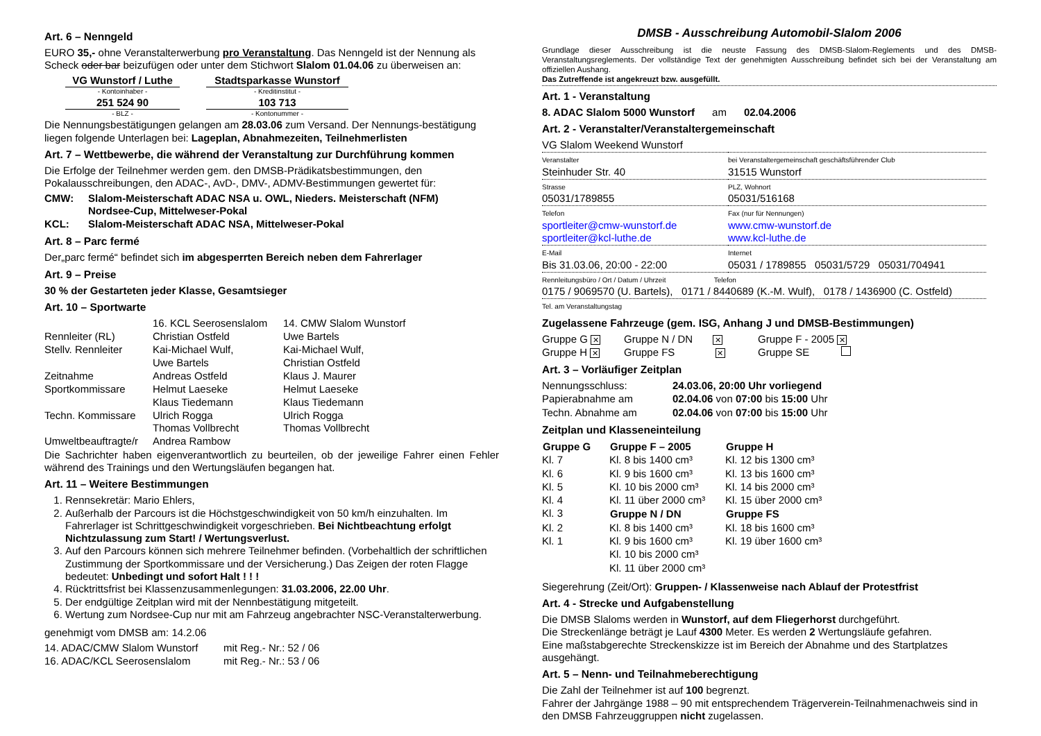Art. 6 – Nenngeld
EURO 35,- ohne Veranstalterwerbung pro Veranstaltung. Das Nenngeld ist der Nennung als Scheck oder bar beizufügen oder unter dem Stichwort Slalom 01.04.06 zu überweisen an:
| VG Wunstorf / Luthe - Kontoinhaber - | Stadtsparkasse Wunstorf - Kreditinstitut - |
| 251 524 90 - BLZ - | 103 713 - Kontonummer - |
Die Nennungsbestätigungen gelangen am 28.03.06 zum Versand. Der Nennungs-bestätigung liegen folgende Unterlagen bei: Lageplan, Abnahmezeiten, Teilnehmerlisten
Art. 7 – Wettbewerbe, die während der Veranstaltung zur Durchführung kommen
Die Erfolge der Teilnehmer werden gem. den DMSB-Prädikatsbestimmungen, den Pokalausschreibungen, den ADAC-, AvD-, DMV-, ADMV-Bestimmungen gewertet für:
| CMW: | Slalom-Meisterschaft ADAC NSA u. OWL, Nieders. Meisterschaft (NFM) Nordsee-Cup, Mittelweser-Pokal |
| KCL: | Slalom-Meisterschaft ADAC NSA, Mittelweser-Pokal |
Art. 8 – Parc fermé
Der„parc fermé“ befindet sich im abgesperrten Bereich neben dem Fahrerlager
Art. 9 – Preise
30 % der Gestarteten jeder Klasse, Gesamtsieger
Art. 10 – Sportwarte
| | 16. KCL Seerosenslalom | 14. CMW Slalom Wunstorf |
| Rennleiter (RL) | Christian Ostfeld | Uwe Bartels |
| Stellv. Rennleiter | Kai-Michael Wulf, Uwe Bartels | Kai-Michael Wulf, Christian Ostfeld |
| Zeitnahme | Andreas Ostfeld | Klaus J. Maurer |
| Sportkommissare | Helmut Laeseke Klaus Tiedemann | Helmut Laeseke Klaus Tiedemann |
| Techn. Kommissare | Ulrich Rogga Thomas Vollbrecht | Ulrich Rogga Thomas Vollbrecht |
| Umweltbeauftragte/r | Andrea Rambow | |
Die Sachrichter haben eigenverantwortlich zu beurteilen, ob der jeweilige Fahrer einen Fehler während des Trainings und den Wertungsläufen begangen hat.
Art. 11 – Weitere Bestimmungen
1. Rennsekretär: Mario Ehlers,
2. Außerhalb der Parcours ist die Höchstgeschwindigkeit von 50 km/h einzuhalten. Im Fahrerlager ist Schrittgeschwindigkeit vorgeschrieben. Bei Nichtbeachtung erfolgt Nichtzulassung zum Start! / Wertungsverlust.
3. Auf den Parcours können sich mehrere Teilnehmer befinden. (Vorbehaltlich der schriftlichen Zustimmung der Sportkommissare und der Versicherung.) Das Zeigen der roten Flagge bedeutet: Unbedingt und sofort Halt ! ! !
4. Rücktrittsfrist bei Klassenzusammenlegungen: 31.03.2006, 22.00 Uhr.
5. Der endgültige Zeitplan wird mit der Nennbestätigung mitgeteilt.
6. Wertung zum Nordsee-Cup nur mit am Fahrzeug angebrachter NSC-Veranstalterwerbung.
genehmigt vom DMSB am: 14.2.06
| 14. ADAC/CMW Slalom Wunstorf | mit Reg.- Nr.: 52 / 06 |
| 16. ADAC/KCL Seerosenslalom | mit Reg.- Nr.: 53 / 06 |
DMSB - Ausschreibung Automobil-Slalom 2006
Grundlage dieser Ausschreibung ist die neuste Fassung des DMSB-Slalom-Reglements und des DMSB-Veranstaltungsreglements. Der vollständige Text der genehmigten Ausschreibung befindet sich bei der Veranstaltung am offiziellen Aushang.
Das Zutreffende ist angekreuzt bzw. ausgefüllt.
Art. 1 - Veranstaltung
8. ADAC Slalom 5000 Wunstorf am 02.04.2006
Art. 2 - Veranstalter/Veranstaltergemeinschaft
| VG Slalom Weekend Wunstorf | |
| Veranstalter Steinhuder Str. 40 | bei Veranstaltergemeinschaft geschäftsführender Club 31515 Wunstorf |
| Strasse 05031/1789855 | PLZ, Wohnort 05031/516168 |
| Telefon sportleiter@cmw-wunstorf.de sportleiter@kcl-luthe.de | Fax (nur für Nennungen) www.cmw-wunstorf.de www.kcl-luthe.de |
| E-Mail Bis 31.03.06, 20:00 - 22:00 | Internet 05031 / 1789855 05031/5729 05031/704941 |
| Rennleitungsbüro / Ort / Datum / Uhrzeit Telefon 0175 / 9069570 (U. Bartels), 0171 / 8440689 (K.-M. Wulf), 0178 / 1436900 (C. Ostfeld) | |
| Tel. am Veranstaltungstag | |
Zugelassene Fahrzeuge (gem. ISG, Anhang J und DMSB-Bestimmungen)
| Gruppe G ✕ | Gruppe N / DN ✕ | Gruppe F - 2005 ✕ |
| Gruppe H ✕ | Gruppe FS ✕ | Gruppe SE |
Art. 3 – Vorläufiger Zeitplan
| Nennungsschluss: | 24.03.06, 20:00 Uhr vorliegend |
| Papierabnahme am | 02.04.06 von 07:00 bis 15:00 Uhr |
| Techn. Abnahme am | 02.04.06 von 07:00 bis 15:00 Uhr |
Zeitplan und Klasseneinteilung
| Gruppe G | Gruppe F – 2005 | Gruppe H |
| --- | --- | --- |
| Kl. 7 | Kl. 8 bis 1400 cm³ | Kl. 12 bis 1300 cm³ |
| Kl. 6 | Kl. 9 bis 1600 cm³ | Kl. 13 bis 1600 cm³ |
| Kl. 5 | Kl. 10 bis 2000 cm³ | Kl. 14 bis 2000 cm³ |
| Kl. 4 | Kl. 11 über 2000 cm³ | Kl. 15 über 2000 cm³ |
| Kl. 3 | Gruppe N / DN | Gruppe FS |
| Kl. 2 | Kl. 8 bis 1400 cm³ | Kl. 18 bis 1600 cm³ |
| Kl. 1 | Kl. 9 bis 1600 cm³ | Kl. 19 über 1600 cm³ |
| | Kl. 10 bis 2000 cm³ | |
| | Kl. 11 über 2000 cm³ | |
Siegerehrung (Zeit/Ort): Gruppen- / Klassenweise nach Ablauf der Protestfrist
Art. 4 - Strecke und Aufgabenstellung
Die DMSB Slaloms werden in Wunstorf, auf dem Fliegerhorst durchgeführt.
Die Streckenlänge beträgt je Lauf 4300 Meter. Es werden 2 Wertungsläufe gefahren.
Eine maßstabgerechte Streckenskizze ist im Bereich der Abnahme und des Startplatzes ausgehängt.
Art. 5 – Nenn- und Teilnahmeberechtigung
Die Zahl der Teilnehmer ist auf 100 begrenzt.
Fahrer der Jahrgänge 1988 – 90 mit entsprechendem Trägerverein-Teilnahmenachweis sind in den DMSB Fahrzeuggruppen nicht zugelassen.